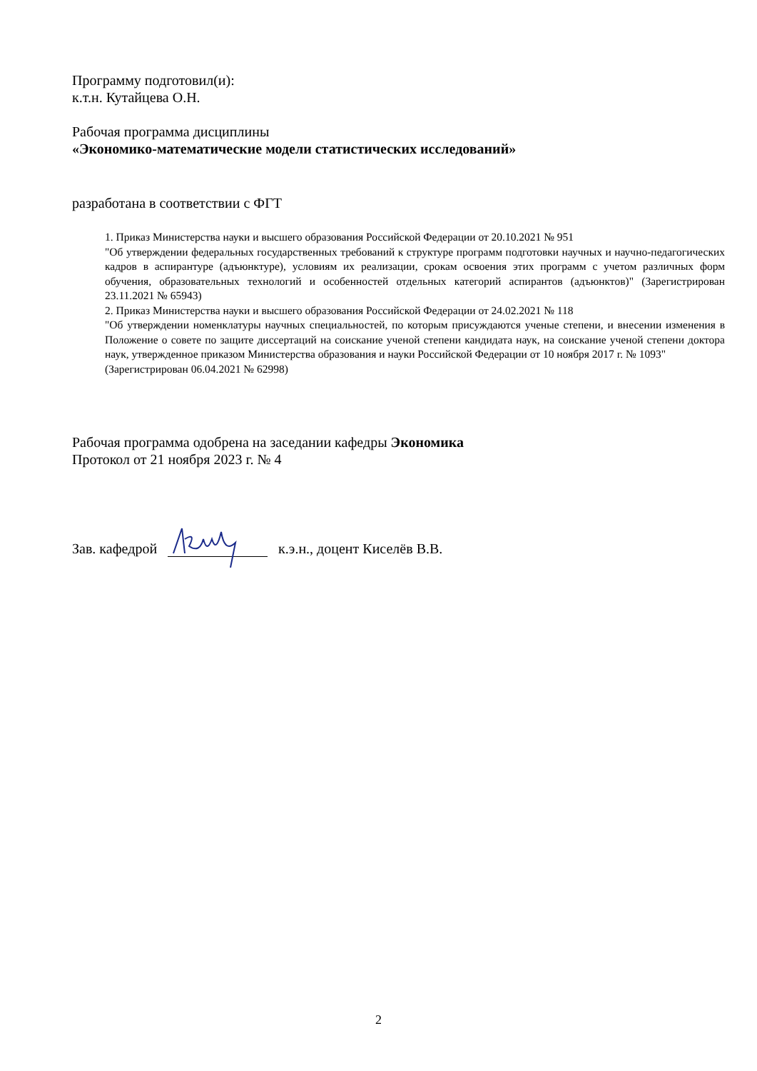Программу подготовил(и):
к.т.н. Кутайцева О.Н.
Рабочая программа дисциплины
«Экономико-математические модели статистических исследований»
разработана в соответствии с ФГТ
1. Приказ Министерства науки и высшего образования Российской Федерации от 20.10.2021 № 951
"Об утверждении федеральных государственных требований к структуре программ подготовки научных и научно-педагогических кадров в аспирантуре (адъюнктуре), условиям их реализации, срокам освоения этих программ с учетом различных форм обучения, образовательных технологий и особенностей отдельных категорий аспирантов (адъюнктов)" (Зарегистрирован 23.11.2021 № 65943)
2. Приказ Министерства науки и высшего образования Российской Федерации от 24.02.2021 № 118
"Об утверждении номенклатуры научных специальностей, по которым присуждаются ученые степени, и внесении изменения в Положение о совете по защите диссертаций на соискание ученой степени кандидата наук, на соискание ученой степени доктора наук, утвержденное приказом Министерства образования и науки Российской Федерации от 10 ноября 2017 г. № 1093"
(Зарегистрирован 06.04.2021 № 62998)
Рабочая программа одобрена на заседании кафедры Экономика
Протокол от 21 ноября 2023 г. № 4
Зав. кафедрой к.э.н., доцент Киселёв В.В.
2